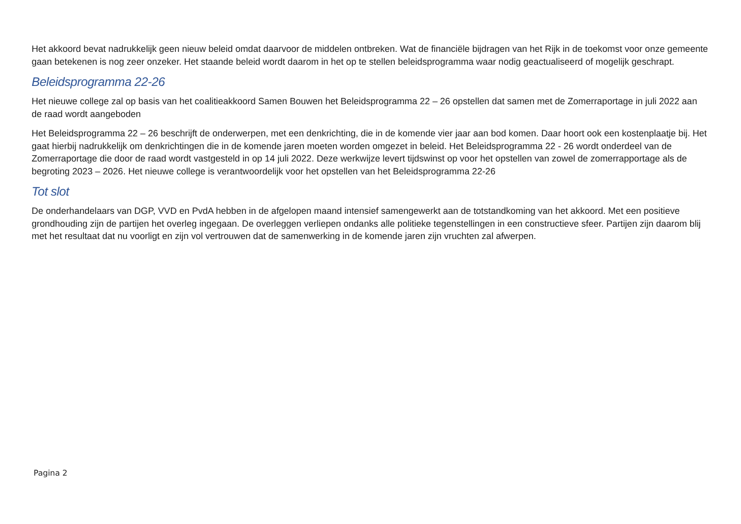Het akkoord bevat nadrukkelijk geen nieuw beleid omdat daarvoor de middelen ontbreken. Wat de financiële bijdragen van het Rijk in de toekomst voor onze gemeente gaan betekenen is nog zeer onzeker. Het staande beleid wordt daarom in het op te stellen beleidsprogramma waar nodig geactualiseerd of mogelijk geschrapt.
Beleidsprogramma 22-26
Het nieuwe college zal op basis van het coalitieakkoord Samen Bouwen het Beleidsprogramma 22 – 26 opstellen dat samen met de Zomerraportage in juli 2022 aan de raad wordt aangeboden
Het Beleidsprogramma 22 – 26 beschrijft de onderwerpen, met een denkrichting, die in de komende vier jaar aan bod komen. Daar hoort ook een kostenplaatje bij. Het gaat hierbij nadrukkelijk om denkrichtingen die in de komende jaren moeten worden omgezet in beleid. Het Beleidsprogramma 22 - 26 wordt onderdeel van de Zomerraportage die door de raad wordt vastgesteld in op 14 juli 2022. Deze werkwijze levert tijdswinst op voor het opstellen van zowel de zomerrapportage als de begroting 2023 – 2026. Het nieuwe college is verantwoordelijk voor het opstellen van het Beleidsprogramma 22-26
Tot slot
De onderhandelaars van DGP, VVD en PvdA hebben in de afgelopen maand intensief samengewerkt aan de totstandkoming van het akkoord. Met een positieve grondhouding zijn de partijen het overleg ingegaan. De overleggen verliepen ondanks alle politieke tegenstellingen in een constructieve sfeer. Partijen zijn daarom blij met het resultaat dat nu voorligt en zijn vol vertrouwen dat de samenwerking in de komende jaren zijn vruchten zal afwerpen.
Pagina 2